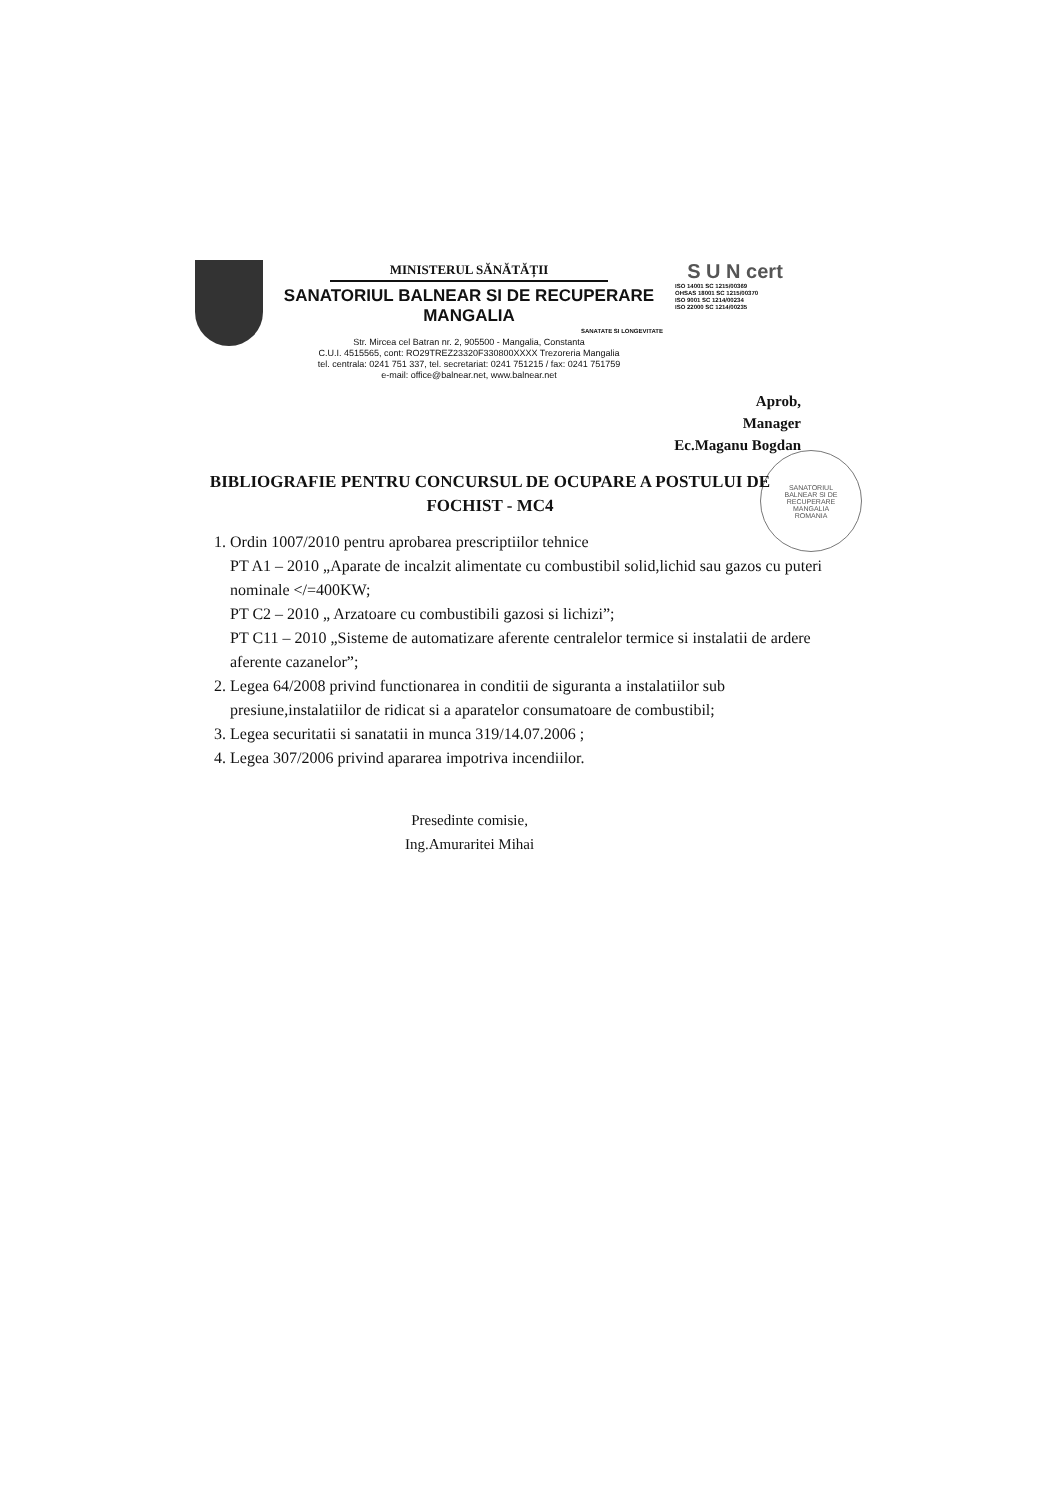MINISTERUL SĂNĂTĂȚII
SANATORIUL BALNEAR SI DE RECUPERARE MANGALIA
SANATATE SI LONGEVITATE
Str. Mircea cel Batran nr. 2, 905500 - Mangalia, Constanta
C.U.I. 4515565, cont: RO29TREZ23320F330800XXXX Trezoreria Mangalia
tel. centrala: 0241 751 337, tel. secretariat: 0241 751215 / fax: 0241 751759
e-mail: office@balnear.net, www.balnear.net
S U N cert
ISO 14001 SC 1215/00369
OHSAS 18001 SC 1215/00370
ISO 9001 SC 1214/00234
ISO 22000 SC 1214/00235
Aprob,
Manager
Ec.Maganu Bogdan
SANATORIUL
BALNEAR SI DE
RECUPERARE
MANGALIA
ROMANIA
BIBLIOGRAFIE PENTRU CONCURSUL DE OCUPARE A POSTULUI DE
FOCHIST - MC4
1. Ordin 1007/2010 pentru aprobarea prescriptiilor tehnice
PT A1 – 2010 „Aparate de incalzit alimentate cu combustibil solid,lichid sau gazos cu puteri nominale </=400KW;
PT C2 – 2010 „ Arzatoare cu combustibili gazosi si lichizi”;
PT C11 – 2010 „Sisteme de automatizare aferente centralelor termice si instalatii de ardere aferente cazanelor”;
2. Legea 64/2008 privind functionarea in conditii de siguranta a instalatiilor sub presiune,instalatiilor de ridicat si a aparatelor consumatoare de combustibil;
3. Legea securitatii si sanatatii in munca 319/14.07.2006 ;
4. Legea 307/2006 privind apararea impotriva incendiilor.
Presedinte comisie,
Ing.Amuraritei Mihai